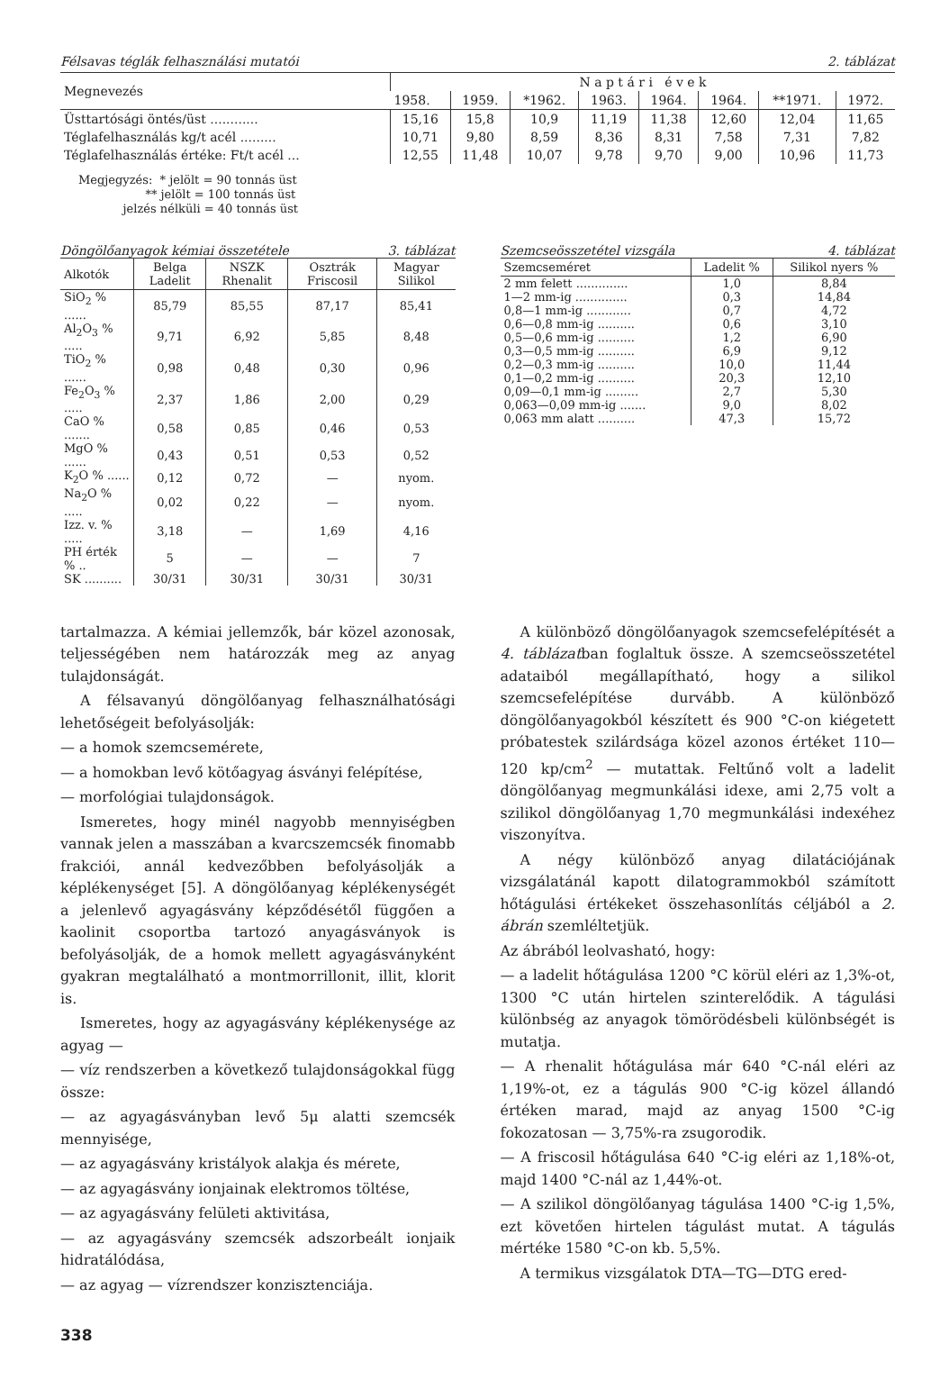Félsavas téglák felhasználási mutatói 2. táblázat
| Megnevezés | N a p t á r i é v e k | | | | | | | |
| --- | --- | --- | --- | --- | --- | --- | --- | --- |
| | 1958. | 1959. | *1962. | 1963. | 1964. | 1964. | **1971. | 1972. |
| Üsttartósági öntés/üst ............ | 15,16 | 15,8 | 10,9 | 11,19 | 11,38 | 12,60 | 12,04 | 11,65 |
| Téglafelhasználás kg/t acél ......... | 10,71 | 9,80 | 8,59 | 8,36 | 8,31 | 7,58 | 7,31 | 7,82 |
| Téglafelhasználás értéke: Ft/t acél ... | 12,55 | 11,48 | 10,07 | 9,78 | 9,70 | 9,00 | 10,96 | 11,73 |
Megjegyzés: * jelölt = 90 tonnás üst
** jelölt = 100 tonnás üst
jelzés nélküli = 40 tonnás üst
Döngölőanyagok kémiai összetétele 3. táblázat
| Alkotók | Belga Ladelit | NSZK Rhenalit | Osztrák Friscosil | Magyar Silikol |
| --- | --- | --- | --- | --- |
| SiO<sub>2</sub> % ...... | 85,79 | 85,55 | 87,17 | 85,41 |
| Al<sub>2</sub>O<sub>3</sub> % ..... | 9,71 | 6,92 | 5,85 | 8,48 |
| TiO<sub>2</sub> % ...... | 0,98 | 0,48 | 0,30 | 0,96 |
| Fe<sub>2</sub>O<sub>3</sub> % ..... | 2,37 | 1,86 | 2,00 | 0,29 |
| CaO % ....... | 0,58 | 0,85 | 0,46 | 0,53 |
| MgO % ...... | 0,43 | 0,51 | 0,53 | 0,52 |
| K<sub>2</sub>O % ...... | 0,12 | 0,72 | — | nyom. |
| Na<sub>2</sub>O % ..... | 0,02 | 0,22 | — | nyom. |
| Izz. v. % ..... | 3,18 | — | 1,69 | 4,16 |
| PH érték % .. | 5 | — | — | 7 |
| SK .......... | 30/31 | 30/31 | 30/31 | 30/31 |
Szemcseösszetétel vizsgála 4. táblázat
| Szemcseméret | Ladelit % | Silikol nyers % |
| --- | --- | --- |
| 2 mm felett .............. | 1,0 | 8,84 |
| 1—2 mm-ig .............. | 0,3 | 14,84 |
| 0,8—1 mm-ig ............ | 0,7 | 4,72 |
| 0,6—0,8 mm-ig .......... | 0,6 | 3,10 |
| 0,5—0,6 mm-ig .......... | 1,2 | 6,90 |
| 0,3—0,5 mm-ig .......... | 6,9 | 9,12 |
| 0,2—0,3 mm-ig .......... | 10,0 | 11,44 |
| 0,1—0,2 mm-ig .......... | 20,3 | 12,10 |
| 0,09—0,1 mm-ig ......... | 2,7 | 5,30 |
| 0,063—0,09 mm-ig ....... | 9,0 | 8,02 |
| 0,063 mm alatt .......... | 47,3 | 15,72 |
tartalmazza. A kémiai jellemzők, bár közel azonosak, teljességében nem határozzák meg az anyag tulajdonságát.
A félsavanyú döngölőanyag felhasználhatósági lehetőségeit befolyásolják:
— a homok szemcsemérete,
— a homokban levő kötőagyag ásványi felépítése,
— morfológiai tulajdonságok.
Ismeretes, hogy minél nagyobb mennyiségben vannak jelen a masszában a kvarcszemcsék finomabb frakciói, annál kedvezőbben befolyásolják a képlékenységet [5]. A döngölőanyag képlékenységét a jelenlevő agyagásvány képződésétől függően a kaolinit csoportba tartozó anyagásványok is befolyásolják, de a homok mellett agyagásványként gyakran megtalálható a montmorrillonit, illit, klorit is.
Ismeretes, hogy az agyagásvány képlékenysége az agyag —
— víz rendszerben a következő tulajdonságokkal függ össze:
— az agyagásványban levő 5μ alatti szemcsék mennyisége,
— az agyagásvány kristályok alakja és mérete,
— az agyagásvány ionjainak elektromos töltése,
— az agyagásvány felületi aktivitása,
— az agyagásvány szemcsék adszorbeált ionjaik hidratálódása,
— az agyag — vízrendszer konzisztenciája.
A különböző döngölőanyagok szemcsefelépítését a 4. táblázatban foglaltuk össze. A szemcseösszetétel adataiból megállapítható, hogy a silikol szemcsefelépítése durvább. A különböző döngölőanyagokból készített és 900 °C-on kiégetett próbatestek szilárdsága közel azonos értéket 110—120 kp/cm<sup>2</sup> — mutattak. Feltűnő volt a ladelit döngölőanyag megmunkálási idexe, ami 2,75 volt a szilikol döngölőanyag 1,70 megmunkálási indexéhez viszonyítva.
A négy különböző anyag dilatációjának vizsgálatánál kapott dilatogrammokból számított hőtágulási értékeket összehasonlítás céljából a 2. ábrán szemléltetjük.
Az ábrából leolvasható, hogy:
— a ladelit hőtágulása 1200 °C körül eléri az 1,3%-ot, 1300 °C után hirtelen szinterelődik. A tágulási különbség az anyagok tömörödésbeli különbségét is mutatja.
— A rhenalit hőtágulása már 640 °C-nál eléri az 1,19%-ot, ez a tágulás 900 °C-ig közel állandó értéken marad, majd az anyag 1500 °C-ig fokozatosan — 3,75%-ra zsugorodik.
— A friscosil hőtágulása 640 °C-ig eléri az 1,18%-ot, majd 1400 °C-nál az 1,44%-ot.
— A szilikol döngölőanyag tágulása 1400 °C-ig 1,5%, ezt követően hirtelen tágulást mutat. A tágulás mértéke 1580 °C-on kb. 5,5%.
A termikus vizsgálatok DTA—TG—DTG ered-
338